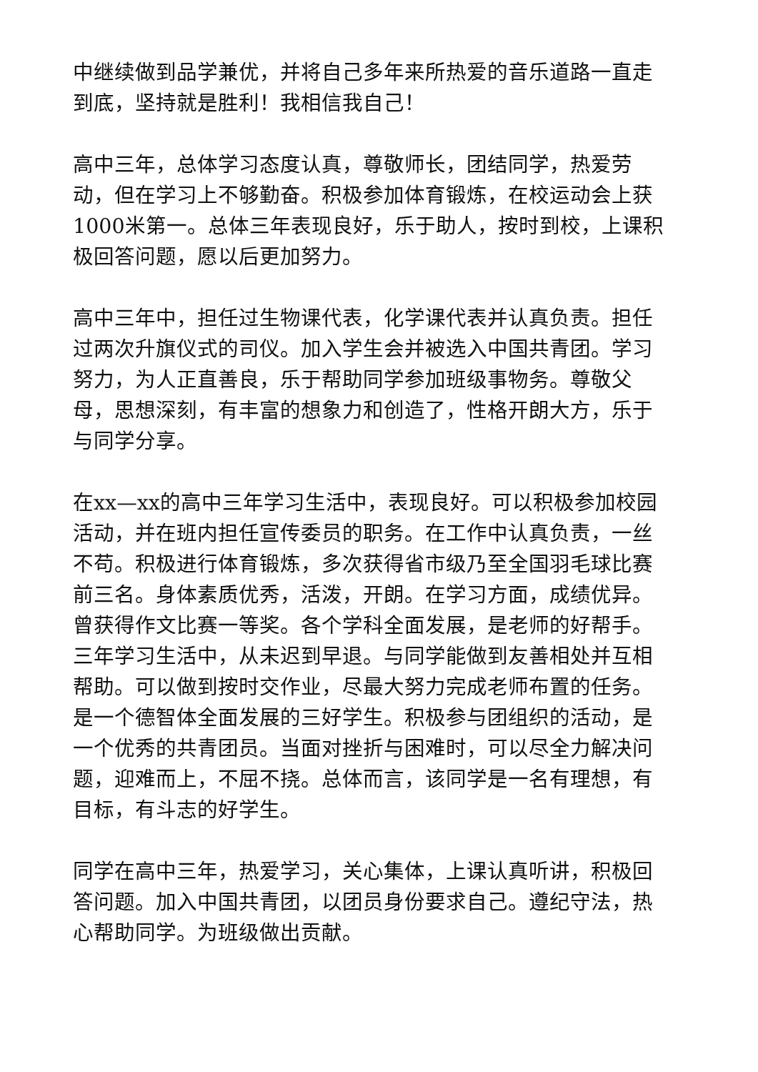中继续做到品学兼优，并将自己多年来所热爱的音乐道路一直走到底，坚持就是胜利！我相信我自己！
高中三年，总体学习态度认真，尊敬师长，团结同学，热爱劳动，但在学习上不够勤奋。积极参加体育锻炼，在校运动会上获1000米第一。总体三年表现良好，乐于助人，按时到校，上课积极回答问题，愿以后更加努力。
高中三年中，担任过生物课代表，化学课代表并认真负责。担任过两次升旗仪式的司仪。加入学生会并被选入中国共青团。学习努力，为人正直善良，乐于帮助同学参加班级事物务。尊敬父母，思想深刻，有丰富的想象力和创造了，性格开朗大方，乐于与同学分享。
在xx—xx的高中三年学习生活中，表现良好。可以积极参加校园活动，并在班内担任宣传委员的职务。在工作中认真负责，一丝不苟。积极进行体育锻炼，多次获得省市级乃至全国羽毛球比赛前三名。身体素质优秀，活泼，开朗。在学习方面，成绩优异。曾获得作文比赛一等奖。各个学科全面发展，是老师的好帮手。三年学习生活中，从未迟到早退。与同学能做到友善相处并互相帮助。可以做到按时交作业，尽最大努力完成老师布置的任务。是一个德智体全面发展的三好学生。积极参与团组织的活动，是一个优秀的共青团员。当面对挫折与困难时，可以尽全力解决问题，迎难而上，不屈不挠。总体而言，该同学是一名有理想，有目标，有斗志的好学生。
同学在高中三年，热爱学习，关心集体，上课认真听讲，积极回答问题。加入中国共青团，以团员身份要求自己。遵纪守法，热心帮助同学。为班级做出贡献。